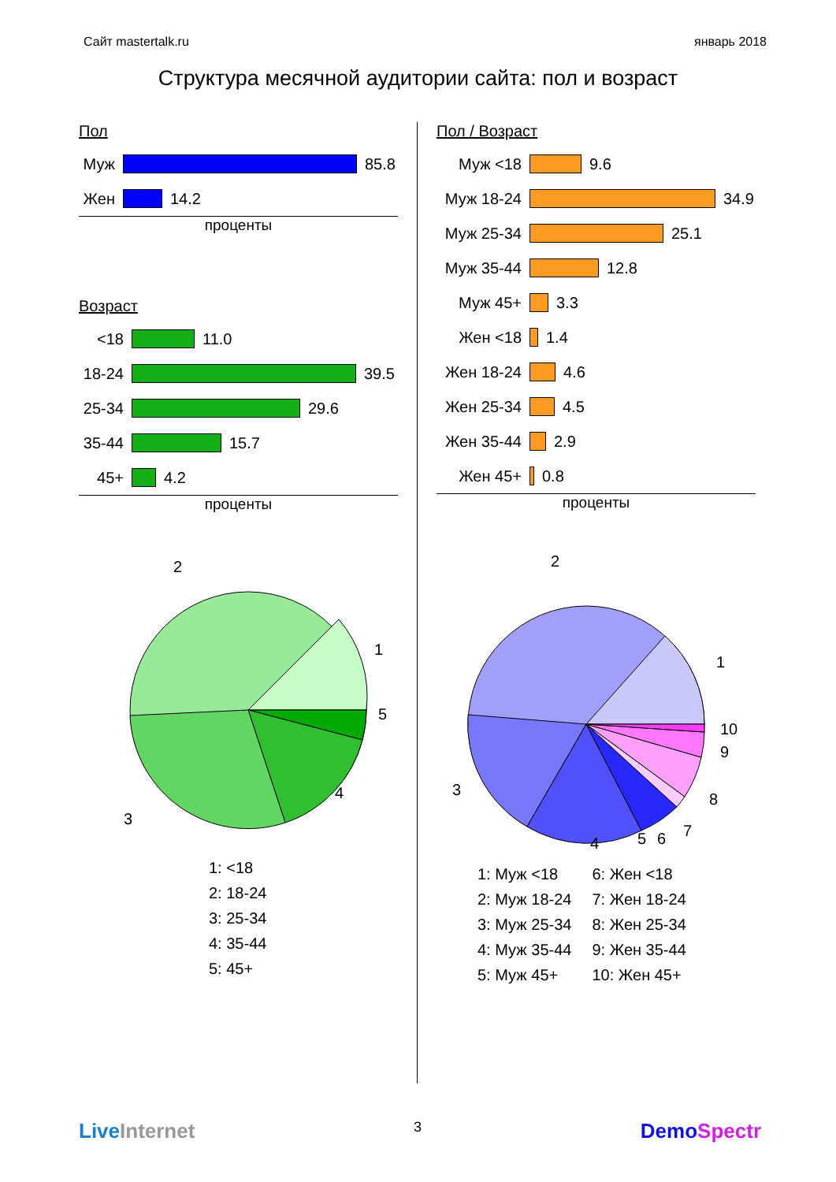Сайт mastertalk.ru январь 2018
Структура месячной аудитории сайта: пол и возраст
Пол
Муж
85.8
Жен
14.2
проценты
Возраст
<18
11.0
18-24
39.5
25-34
29.6
35-44
15.7
45+
4.2
проценты
2
1
5
4
3
1: <18
2: 18-24
3: 25-34
4: 35-44
5: 45+
Пол / Возраст
Муж <18
9.6
Муж 18-24
34.9
Муж 25-34
25.1
Муж 35-44
12.8
Муж 45+
3.3
Жен <18
1.4
Жен 18-24
4.6
Жен 25-34
4.5
Жен 35-44
2.9
Жен 45+
0.8
проценты
2
1
10
9
8
7
6
5
4
3
1: Муж <18
2: Муж 18-24
3: Муж 25-34
4: Муж 35-44
5: Муж 45+
6: Жен <18
7: Жен 18-24
8: Жен 25-34
9: Жен 35-44
10: Жен 45+
LiveInternet 3 DemoSpectr